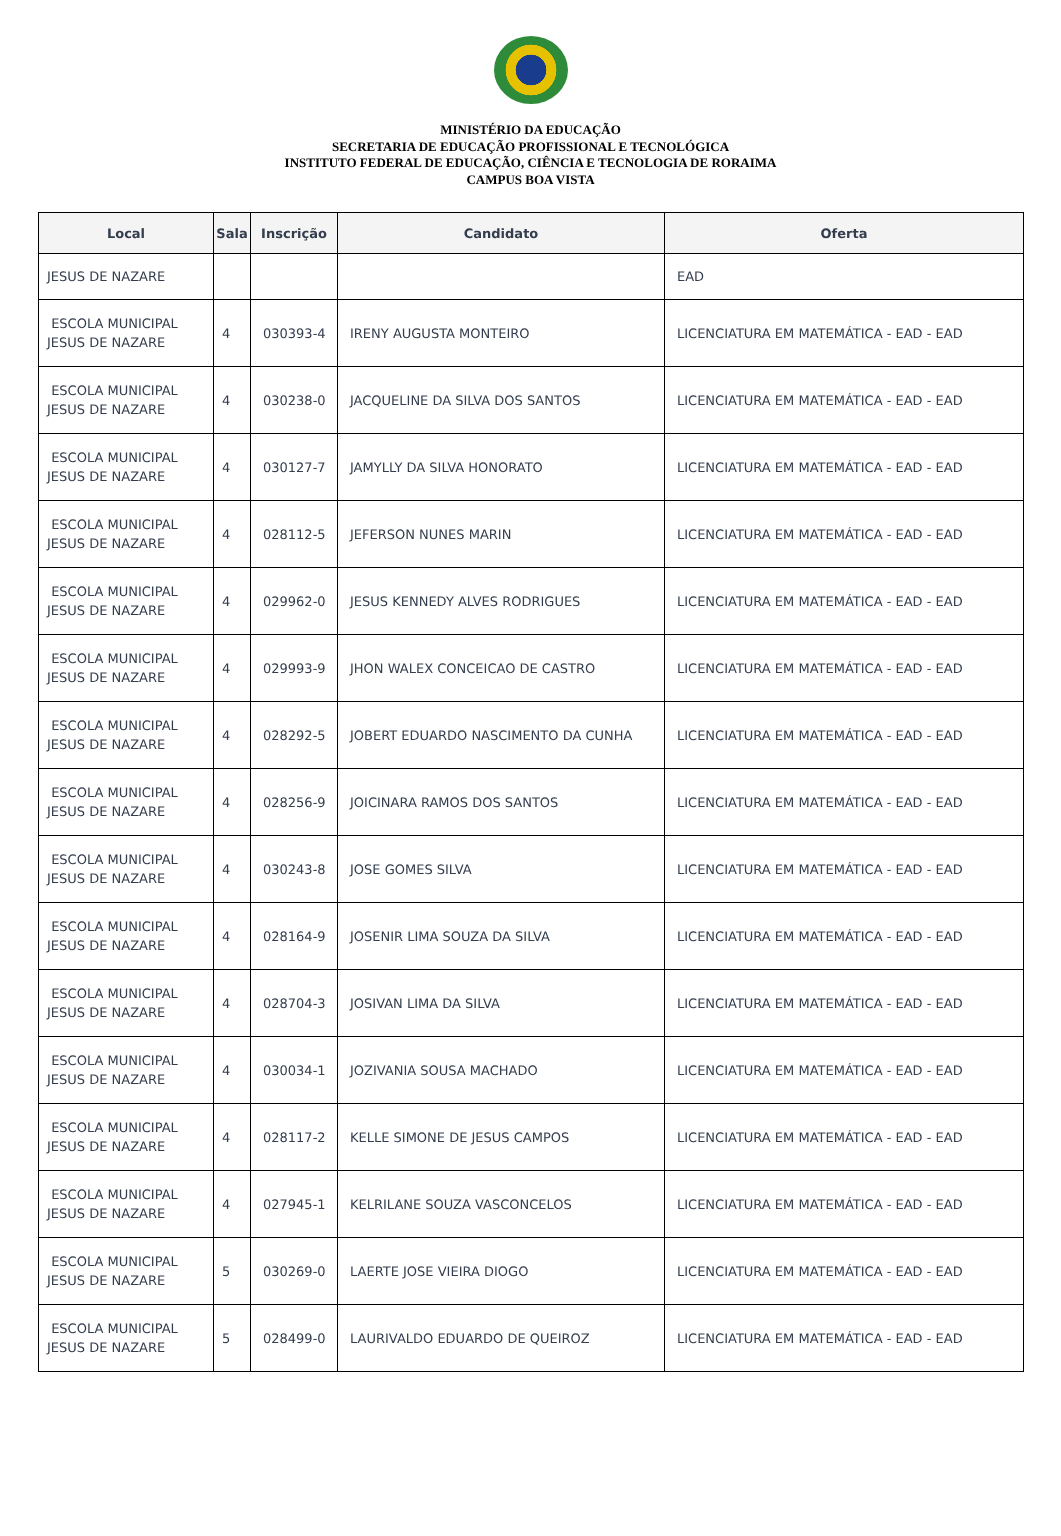MINISTÉRIO DA EDUCAÇÃO
SECRETARIA DE EDUCAÇÃO PROFISSIONAL E TECNOLÓGICA
INSTITUTO FEDERAL DE EDUCAÇÃO, CIÊNCIA E TECNOLOGIA DE RORAIMA
CAMPUS BOA VISTA
| Local | Sala | Inscrição | Candidato | Oferta |
| --- | --- | --- | --- | --- |
| JESUS DE NAZARE | | | | EAD |
| ESCOLA MUNICIPAL JESUS DE NAZARE | 4 | 030393-4 | IRENY AUGUSTA MONTEIRO | LICENCIATURA EM MATEMÁTICA - EAD - EAD |
| ESCOLA MUNICIPAL JESUS DE NAZARE | 4 | 030238-0 | JACQUELINE DA SILVA DOS SANTOS | LICENCIATURA EM MATEMÁTICA - EAD - EAD |
| ESCOLA MUNICIPAL JESUS DE NAZARE | 4 | 030127-7 | JAMYLLY DA SILVA HONORATO | LICENCIATURA EM MATEMÁTICA - EAD - EAD |
| ESCOLA MUNICIPAL JESUS DE NAZARE | 4 | 028112-5 | JEFERSON NUNES MARIN | LICENCIATURA EM MATEMÁTICA - EAD - EAD |
| ESCOLA MUNICIPAL JESUS DE NAZARE | 4 | 029962-0 | JESUS KENNEDY ALVES RODRIGUES | LICENCIATURA EM MATEMÁTICA - EAD - EAD |
| ESCOLA MUNICIPAL JESUS DE NAZARE | 4 | 029993-9 | JHON WALEX CONCEICAO DE CASTRO | LICENCIATURA EM MATEMÁTICA - EAD - EAD |
| ESCOLA MUNICIPAL JESUS DE NAZARE | 4 | 028292-5 | JOBERT EDUARDO NASCIMENTO DA CUNHA | LICENCIATURA EM MATEMÁTICA - EAD - EAD |
| ESCOLA MUNICIPAL JESUS DE NAZARE | 4 | 028256-9 | JOICINARA RAMOS DOS SANTOS | LICENCIATURA EM MATEMÁTICA - EAD - EAD |
| ESCOLA MUNICIPAL JESUS DE NAZARE | 4 | 030243-8 | JOSE GOMES SILVA | LICENCIATURA EM MATEMÁTICA - EAD - EAD |
| ESCOLA MUNICIPAL JESUS DE NAZARE | 4 | 028164-9 | JOSENIR LIMA SOUZA DA SILVA | LICENCIATURA EM MATEMÁTICA - EAD - EAD |
| ESCOLA MUNICIPAL JESUS DE NAZARE | 4 | 028704-3 | JOSIVAN LIMA DA SILVA | LICENCIATURA EM MATEMÁTICA - EAD - EAD |
| ESCOLA MUNICIPAL JESUS DE NAZARE | 4 | 030034-1 | JOZIVANIA SOUSA MACHADO | LICENCIATURA EM MATEMÁTICA - EAD - EAD |
| ESCOLA MUNICIPAL JESUS DE NAZARE | 4 | 028117-2 | KELLE SIMONE DE JESUS CAMPOS | LICENCIATURA EM MATEMÁTICA - EAD - EAD |
| ESCOLA MUNICIPAL JESUS DE NAZARE | 4 | 027945-1 | KELRILANE SOUZA VASCONCELOS | LICENCIATURA EM MATEMÁTICA - EAD - EAD |
| ESCOLA MUNICIPAL JESUS DE NAZARE | 5 | 030269-0 | LAERTE JOSE VIEIRA DIOGO | LICENCIATURA EM MATEMÁTICA - EAD - EAD |
| ESCOLA MUNICIPAL JESUS DE NAZARE | 5 | 028499-0 | LAURIVALDO EDUARDO DE QUEIROZ | LICENCIATURA EM MATEMÁTICA - EAD - EAD |